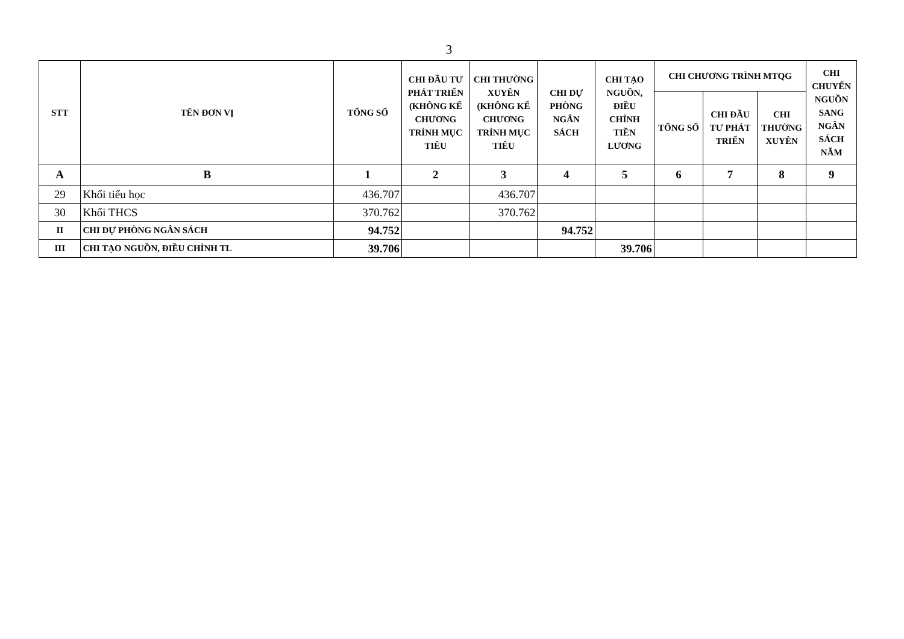3
| STT | TÊN ĐƠN VỊ | TỔNG SỐ | CHI ĐẦU TƯ PHÁT TRIỂN (KHÔNG KỂ CHƯƠNG TRÌNH MỤC TIÊU | CHI THƯỜNG XUYÊN (KHÔNG KỂ CHƯƠNG TRÌNH MỤC TIÊU | CHI DỰ PHÒNG NGÂN SÁCH | CHI TẠO NGUỒN, ĐIỀU CHỈNH TIỀN LƯƠNG | CHI CHƯƠNG TRÌNH MTQG | | | CHI CHUYỂN NGUỒN SANG NGÂN SÁCH NĂM |
| --- | --- | --- | --- | --- | --- | --- | --- | --- | --- | --- |
| | | | | | | | TỔNG SỐ | CHI ĐẦU TƯ PHÁT TRIỂN | CHI THƯỜNG XUYÊN | |
| A | B | 1 | 2 | 3 | 4 | 5 | 6 | 7 | 8 | 9 |
| 29 | Khối tiểu học | 436.707 | | 436.707 | | | | | | |
| 30 | Khối THCS | 370.762 | | 370.762 | | | | | | |
| II | CHI DỰ PHÒNG NGÂN SÁCH | 94.752 | | | 94.752 | | | | | |
| III | CHI TẠO NGUỒN, ĐIỀU CHỈNH TL | 39.706 | | | | 39.706 | | | | |